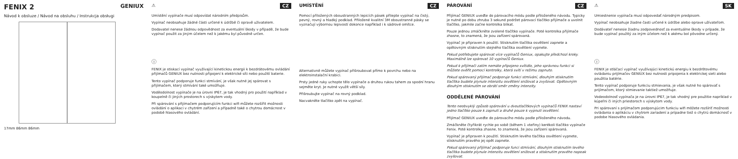FENIX 2 GENIUX
Návod k obsluze / Návod na obsluhu / Instrukcja obsługi
17mm 86mm 86mm
⚠ CZ
Umístění vypínače musí odpovídat národním předpisům.
Vypínač neobsahuje žádné části určené k údržbě či opravě uživatelem.
Dodavatel nenese žádnou odpovědnost za eventuální škody v případě, že bude vypínač použit za jiným účelem než k jakému byl původně určen.
ⓘ
FENIX je stiskací vypínač využívající kinetickou energii k bezdrátovému ovládání přijímačů GENIUX bez nutnosti připojení k elektrické síti nebo použití baterie.
Tento vypínač podporuje funkci stmívání, je však nutné jej spárovat s přijímačem, který stmívání také umožňuje.
Voděodolnost vypínače je na úrovni IP67, je tak vhodný pro použití například v koupelně či jiných prostorech s výskytem vody.
Při spárování s přijímačem podporujícím funkci wifi můžete rozšířit možnosti ovládání o aplikaci v chytrém zařízení a případně také o chytrou domácnost v podobě hlasového ovládání.
UMÍSTĚNÍ CZ
Pomocí přiložených oboustranných lepicích pásek přilepte vypínač na čistý, pevný, rovný a hladký podklad. Přiložené kvalitní 3M oboustranné pásky se vyznačují výbornou lepivostí dokonce například i k sádrové omítce.
Alternativně můžete vypínač přišroubovat přímo k povrchu nebo na elektroinstalační krabici.
Prsty jedné ruky uchopte tělo vypínače a druhou rukou tahem za spodní hranu sejměte kryt. Je nutné využít větší síly.
Přišroubujte vypínač na rovný podklad.
Nacvakněte tlačítko zpět na vypínač.
PÁROVÁNÍ CZ
Přijímač GENIUX uveďte do párovacího módu podle přiloženého návodu. Typicky je nutné po dobu zhruba 3 sekund podržet párovací tlačítko přijímače a uvolnit tlačítko, jakmile začne kontrolka blikat.
Pouze jednou zmáčkněte zvolené tlačítko vypínače. Poté kontrolka přijímače zhasne, to znamená, že jsou zařízení spárovaná.
Vypínač je připraven k použití. Stisknutím tlačítka osvětlení zapnete a opětovným stisknutím stejného tlačítka osvětlení vypnete.
Pokud potřebujete spárovat více vypínačů Geniux, opakujte předchozí kroky. Maximálně lze spárovat 10 vypínačů Geniux.
Pokud k přijímači zatím nemáte připojeno svítidlo, jeho správnou funkci si můžete ověřit pomocí kontrolky, která svítí v režimu zapnuto.
Pokud spárovaný přijímač podporuje funkci stmívání, dlouhým stisknutím tlačítka budete plynule intenzitu osvětlení snižovat a zvyšovat. Opětovným dlouhým stisknutím se obrátí směr změny intenzity.
ODDĚLENÉ PÁROVÁNÍ
Tento neobvyklý způsob spárování u dvoutlačítkových vypínačů FENIX nastaví jedno tlačítko pouze k zapnutí a druhé pouze k vypnutí osvětlení.
Přijímač GENIUX uveďte do párovacího módu podle přiloženého návodu.
Zmáčkněte čtyřikrát rychle po sobě (během 1 vteřiny) kerékoli tlačítko vypínače Fenix. Poté kontrolka zhasne, to znamená, že jsou zařízení spárovaná.
Vypínač je připraven k použití. Stisknutím levého tlačítka osvětlení vypnete, stisknutím pravého jej opět zapnete.
Pokud spárovaný přijímač podporuje funci stmívání, dlouhým stisknutím levého tlačítka budete plynule intenzitu osvětlení snižovat a stisknutím pravého napoak zvyšovat.
⚠ SK
Umiestnenie vypínača musí odpovedať národným predpisom.
Vypínač neobsahuje žiadne časti určené k údržbe alebo oprave užívateľom.
Dodávateľ nenesie žiadnu zodpovednosť za eventuálne škody v prípade, že bude vypínač použitý za iným účelom než k akému bol pôvodne určený.
ⓘ
FENIX je stláčací vypínač využívajúci kinetickú energiu k bezdrôtovému ovládaniu prijímačov GENIUX bez nutnosti pripojenia k elektrickej sieti alebo použitia batérie.
Tento vypínač podporuje funkciu stmievania, je však nutné ho spárovať s prijímačom, ktorý stmievanie taktiež umožňuje.
Vodeodolnosť vypínača je na úrovni IP67, je tak vhodný pre použitie napríklad v kúpeľni či iných priestoroch s výskytom vody.
Pri spárovaní s prijímačom podporujúcim funkciu wifi môžete rozšíriť možnosti ovládania o aplikáciu v chytrom zariadení a prípadne tiež o chytrú domácnosť v podobe hlasového ovládania.